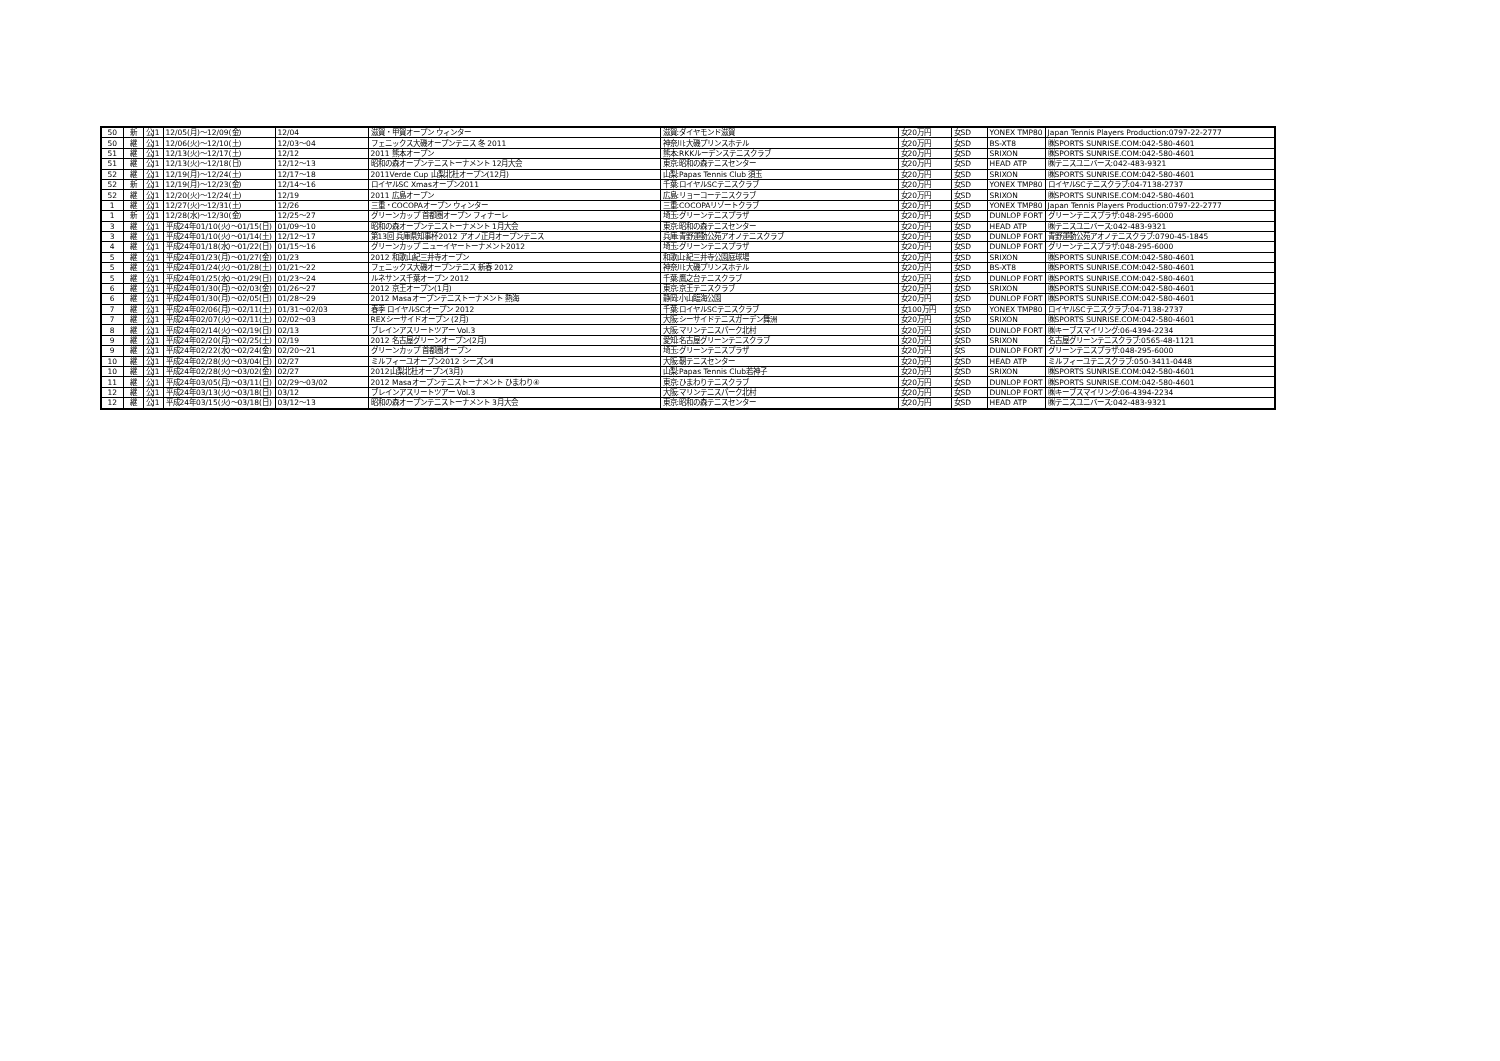| 50 | 新 | 公J1 | 12/05(月)～12/09(金) | 12/04 | 滋賀・甲賀オープン ウィンター | 滋賀:ダイヤモンド滋賀 | 女20万円 | 女SD | YONEX TMP80 | Japan Tennis Players Production:0797-22-2777 |
| 50 | 継 | 公J1 | 12/06(火)～12/10(土) | 12/03～04 | フェニックス大磯オープンテニス 冬 2011 | 神奈川:大磯プリンスホテル | 女20万円 | 女SD | BS-XT8 | ㈱SPORTS SUNRISE.COM:042-580-4601 |
| 51 | 継 | 公J1 | 12/13(火)～12/17(土) | 12/12 | 2011 熊本オープン | 熊本:RKKルーデンステニスクラブ | 女20万円 | 女SD | SRIXON | ㈱SPORTS SUNRISE.COM:042-580-4601 |
| 51 | 継 | 公J1 | 12/13(火)～12/18(日) | 12/12～13 | 昭和の森オープンテニストーナメント 12月大会 | 東京:昭和の森テニスセンター | 女20万円 | 女SD | HEAD ATP | ㈱テニスユニバース:042-483-9321 |
| 52 | 継 | 公J1 | 12/19(月)～12/24(土) | 12/17～18 | 2011Verde Cup 山梨北杜オープン(12月) | 山梨:Papas Tennis Club 須玉 | 女20万円 | 女SD | SRIXON | ㈱SPORTS SUNRISE.COM:042-580-4601 |
| 52 | 新 | 公J1 | 12/19(月)～12/23(金) | 12/14～16 | ロイヤルSC Xmasオープン2011 | 千葉:ロイヤルSCテニスクラブ | 女20万円 | 女SD | YONEX TMP80 | ロイヤルSCテニスクラブ:04-7138-2737 |
| 52 | 継 | 公J1 | 12/20(火)～12/24(土) | 12/19 | 2011 広島オープン | 広島:リョーコーテニスクラブ | 女20万円 | 女SD | SRIXON | ㈱SPORTS SUNRISE.COM:042-580-4601 |
| 1 | 継 | 公J1 | 12/27(火)～12/31(土) | 12/26 | 三重・COCOPAオープン ウィンター | 三重:COCOPAリゾートクラブ | 女20万円 | 女SD | YONEX TMP80 | Japan Tennis Players Production:0797-22-2777 |
| 1 | 新 | 公J1 | 12/28(水)～12/30(金) | 12/25～27 | グリーンカップ 首都圏オープン フィナーレ | 埼玉:グリーンテニスプラザ | 女20万円 | 女SD | DUNLOP FORT | グリーンテニスプラザ:048-295-6000 |
| 3 | 継 | 公J1 | 平成24年01/10(火)～01/15(日) | 01/09～10 | 昭和の森オープンテニストーナメント 1月大会 | 東京:昭和の森テニスセンター | 女20万円 | 女SD | HEAD ATP | ㈱テニスユニバース:042-483-9321 |
| 3 | 継 | 公J1 | 平成24年01/10(火)～01/14(土) | 12/12～17 | 第13回 兵庫県知事杯2012 アオノ正月オープンテニス | 兵庫:青野運動公苑アオノテニスクラブ | 女20万円 | 女SD | DUNLOP FORT | 青野運動公苑アオノテニスクラブ:0790-45-1845 |
| 4 | 継 | 公J1 | 平成24年01/18(水)～01/22(日) | 01/15～16 | グリーンカップ ニューイヤートーナメント2012 | 埼玉:グリーンテニスプラザ | 女20万円 | 女SD | DUNLOP FORT | グリーンテニスプラザ:048-295-6000 |
| 5 | 継 | 公J1 | 平成24年01/23(月)～01/27(金) | 01/23 | 2012 和歌山紀三井寺オープン | 和歌山:紀三井寺公園庭球場 | 女20万円 | 女SD | SRIXON | ㈱SPORTS SUNRISE.COM:042-580-4601 |
| 5 | 継 | 公J1 | 平成24年01/24(火)～01/28(土) | 01/21～22 | フェニックス大磯オープンテニス 新春 2012 | 神奈川:大磯プリンスホテル | 女20万円 | 女SD | BS-XT8 | ㈱SPORTS SUNRISE.COM:042-580-4601 |
| 5 | 継 | 公J1 | 平成24年01/25(水)～01/29(日) | 01/23～24 | ルネサンス千葉オープン 2012 | 千葉:鷹之台テニスクラブ | 女20万円 | 女SD | DUNLOP FORT | ㈱SPORTS SUNRISE.COM:042-580-4601 |
| 6 | 継 | 公J1 | 平成24年01/30(月)～02/03(金) | 01/26～27 | 2012 京王オープン(1月) | 東京:京王テニスクラブ | 女20万円 | 女SD | SRIXON | ㈱SPORTS SUNRISE.COM:042-580-4601 |
| 6 | 継 | 公J1 | 平成24年01/30(月)～02/05(日) | 01/28～29 | 2012 Masaオープンテニストーナメント 熱海 | 静岡:小山臨海公園 | 女20万円 | 女SD | DUNLOP FORT | ㈱SPORTS SUNRISE.COM:042-580-4601 |
| 7 | 継 | 公J1 | 平成24年02/06(月)～02/11(土) | 01/31～02/03 | 春季 ロイヤルSCオープン 2012 | 千葉:ロイヤルSCテニスクラブ | 女100万円 | 女SD | YONEX TMP80 | ロイヤルSCテニスクラブ:04-7138-2737 |
| 7 | 継 | 公J1 | 平成24年02/07(火)～02/11(土) | 02/02～03 | REXシーサイドオープン (2月) | 大阪:シーサイドテニスガーデン舞洲 | 女20万円 | 女SD | SRIXON | ㈱SPORTS SUNRISE.COM:042-580-4601 |
| 8 | 継 | 公J1 | 平成24年02/14(火)～02/19(日) | 02/13 | ブレインアスリートツアー Vol.3 | 大阪:マリンテニスパーク北村 | 女20万円 | 女SD | DUNLOP FORT | ㈱キーブスマイリング:06-4394-2234 |
| 9 | 継 | 公J1 | 平成24年02/20(月)～02/25(土) | 02/19 | 2012 名古屋グリーンオープン(2月) | 愛知:名古屋グリーンテニスクラブ | 女20万円 | 女SD | SRIXON | 名古屋グリーンテニスクラブ:0565-48-1121 |
| 9 | 継 | 公J1 | 平成24年02/22(水)～02/24(金) | 02/20～21 | グリーンカップ 首都圏オープン | 埼玉:グリーンテニスプラザ | 女20万円 | 女S | DUNLOP FORT | グリーンテニスプラザ:048-295-6000 |
| 10 | 継 | 公J1 | 平成24年02/28(火)～03/04(日) | 02/27 | ミルフィーユオープン2012 シーズンⅡ | 大阪:靭テニスセンター | 女20万円 | 女SD | HEAD ATP | ミルフィーユテニスクラブ:050-3411-0448 |
| 10 | 継 | 公J1 | 平成24年02/28(火)～03/02(金) | 02/27 | 2012山梨北杜オープン(3月) | 山梨:Papas Tennis Club若神子 | 女20万円 | 女SD | SRIXON | ㈱SPORTS SUNRISE.COM:042-580-4601 |
| 11 | 継 | 公J1 | 平成24年03/05(月)～03/11(日) | 02/29～03/02 | 2012 Masaオープンテニストーナメント ひまわり④ | 東京:ひまわりテニスクラブ | 女20万円 | 女SD | DUNLOP FORT | ㈱SPORTS SUNRISE.COM:042-580-4601 |
| 12 | 継 | 公J1 | 平成24年03/13(火)～03/18(日) | 03/12 | ブレインアスリートツアー Vol.3 | 大阪:マリンテニスパーク北村 | 女20万円 | 女SD | DUNLOP FORT | ㈱キーブスマイリング:06-4394-2234 |
| 12 | 継 | 公J1 | 平成24年03/15(火)～03/18(日) | 03/12～13 | 昭和の森オープンテニストーナメント 3月大会 | 東京:昭和の森テニスセンター | 女20万円 | 女SD | HEAD ATP | ㈱テニスユニバース:042-483-9321 |